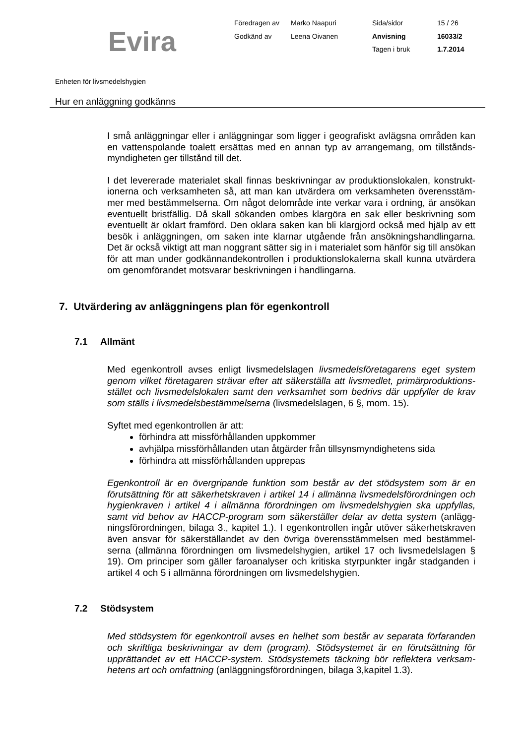Evira
| Föredragen av | Marko Naapuri | Sida/sidor | 15 / 26 |
| Godkänd av | Leena Oivanen | Anvisning | 16033/2 |
| | | Tagen i bruk | 1.7.2014 |
Enheten för livsmedelshygien
Hur en anläggning godkänns
I små anläggningar eller i anläggningar som ligger i geografiskt avlägsna områden kan en vattenspolande toalett ersättas med en annan typ av arrangemang, om tillstånds-myndigheten ger tillstånd till det.
I det levererade materialet skall finnas beskrivningar av produktionslokalen, konstrukt-ionerna och verksamheten så, att man kan utvärdera om verksamheten överensstäm-mer med bestämmelserna. Om något delområde inte verkar vara i ordning, är ansökan eventuellt bristfällig. Då skall sökanden ombes klargöra en sak eller beskrivning som eventuellt är oklart framförd. Den oklara saken kan bli klargjord också med hjälp av ett besök i anläggningen, om saken inte klarnar utgående från ansökningshandlingarna. Det är också viktigt att man noggrant sätter sig in i materialet som hänför sig till ansökan för att man under godkännandekontrollen i produktionslokalerna skall kunna utvärdera om genomförandet motsvarar beskrivningen i handlingarna.
7. Utvärdering av anläggningens plan för egenkontroll
7.1 Allmänt
Med egenkontroll avses enligt livsmedelslagen livsmedelsföretagarens eget system genom vilket företagaren strävar efter att säkerställa att livsmedlet, primärproduktions-stället och livsmedelslokalen samt den verksamhet som bedrivs där uppfyller de krav som ställs i livsmedelsbestämmelserna (livsmedelslagen, 6 §, mom. 15).
Syftet med egenkontrollen är att:
förhindra att missförhållanden uppkommer
avhjälpa missförhållanden utan åtgärder från tillsynsmyndighetens sida
förhindra att missförhållanden upprepas
Egenkontroll är en övergripande funktion som består av det stödsystem som är en förutsättning för att säkerhetskraven i artikel 14 i allmänna livsmedelsförordningen och hygienkraven i artikel 4 i allmänna förordningen om livsmedelshygien ska uppfyllas, samt vid behov av HACCP-program som säkerställer delar av detta system (anlägg-ningsförordningen, bilaga 3., kapitel 1.). I egenkontrollen ingår utöver säkerhetskraven även ansvar för säkerställandet av den övriga överensstämmelsen med bestämmel-serna (allmänna förordningen om livsmedelshygien, artikel 17 och livsmedelslagen § 19). Om principer som gäller faroanalyser och kritiska styrpunkter ingår stadganden i artikel 4 och 5 i allmänna förordningen om livsmedelshygien.
7.2 Stödsystem
Med stödsystem för egenkontroll avses en helhet som består av separata förfaranden och skriftliga beskrivningar av dem (program). Stödsystemet är en förutsättning för upprättandet av ett HACCP-system. Stödsystemets täckning bör reflektera verksam-hetens art och omfattning (anläggningsförordningen, bilaga 3,kapitel 1.3).